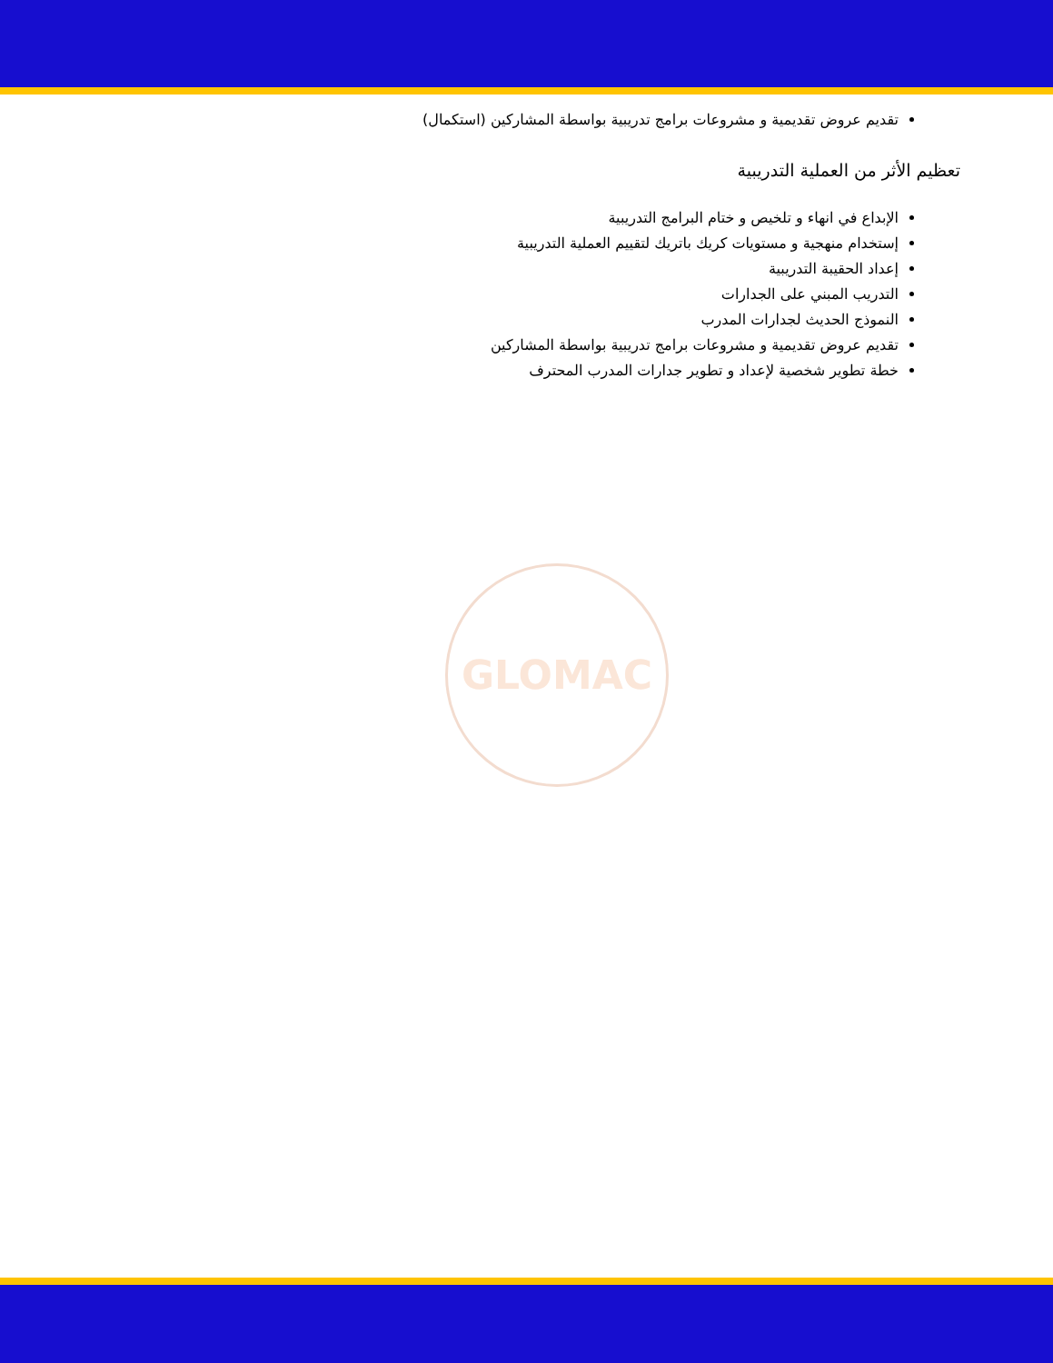GLOMAC
تقديم عروض تقديمية و مشروعات برامج تدريبية بواسطة المشاركين (استكمال)
تعظيم الأثر من العملية التدريبية
الإبداع في انهاء و تلخيص و ختام البرامج التدريبية
إستخدام منهجية و مستويات كريك باتريك لتقييم العملية التدريبية
إعداد الحقيبة التدريبية
التدريب المبني على الجدارات
النموذج الحديث لجدارات المدرب
تقديم عروض تقديمية و مشروعات برامج تدريبية بواسطة المشاركين
خطة تطوير شخصية لإعداد و تطوير جدارات المدرب المحترف